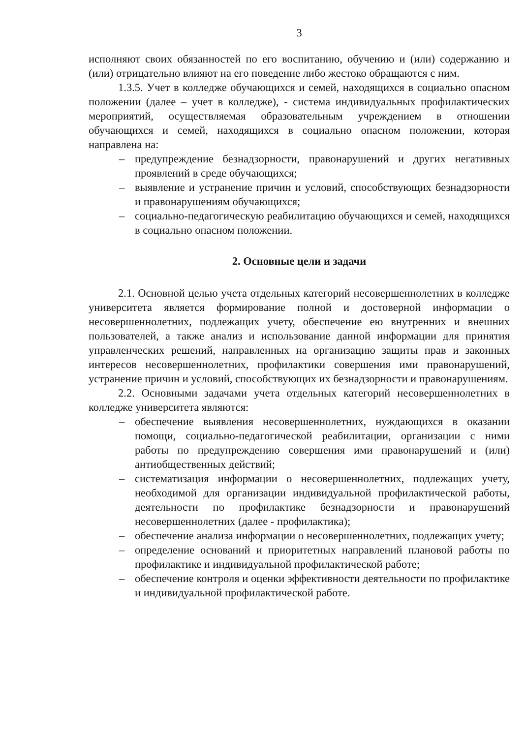3
исполняют своих обязанностей по его воспитанию, обучению и (или) содержанию и (или) отрицательно влияют на его поведение либо жестоко обращаются с ним.
1.3.5. Учет в колледже обучающихся и семей, находящихся в социально опасном положении (далее – учет в колледже), - система индивидуальных профилактических мероприятий, осуществляемая образовательным учреждением в отношении обучающихся и семей, находящихся в социально опасном положении, которая направлена на:
– предупреждение безнадзорности, правонарушений и других негативных проявлений в среде обучающихся;
– выявление и устранение причин и условий, способствующих безнадзорности и правонарушениям обучающихся;
– социально-педагогическую реабилитацию обучающихся и семей, находящихся в социально опасном положении.
2. Основные цели и задачи
2.1. Основной целью учета отдельных категорий несовершеннолетних в колледже университета является формирование полной и достоверной информации о несовершеннолетних, подлежащих учету, обеспечение ею внутренних и внешних пользователей, а также анализ и использование данной информации для принятия управленческих решений, направленных на организацию защиты прав и законных интересов несовершеннолетних, профилактики совершения ими правонарушений, устранение причин и условий, способствующих их безнадзорности и правонарушениям.
2.2. Основными задачами учета отдельных категорий несовершеннолетних в колледже университета являются:
– обеспечение выявления несовершеннолетних, нуждающихся в оказании помощи, социально-педагогической реабилитации, организации с ними работы по предупреждению совершения ими правонарушений и (или) антиобщественных действий;
– систематизация информации о несовершеннолетних, подлежащих учету, необходимой для организации индивидуальной профилактической работы, деятельности по профилактике безнадзорности и правонарушений несовершеннолетних (далее - профилактика);
– обеспечение анализа информации о несовершеннолетних, подлежащих учету;
– определение оснований и приоритетных направлений плановой работы по профилактике и индивидуальной профилактической работе;
– обеспечение контроля и оценки эффективности деятельности по профилактике и индивидуальной профилактической работе.